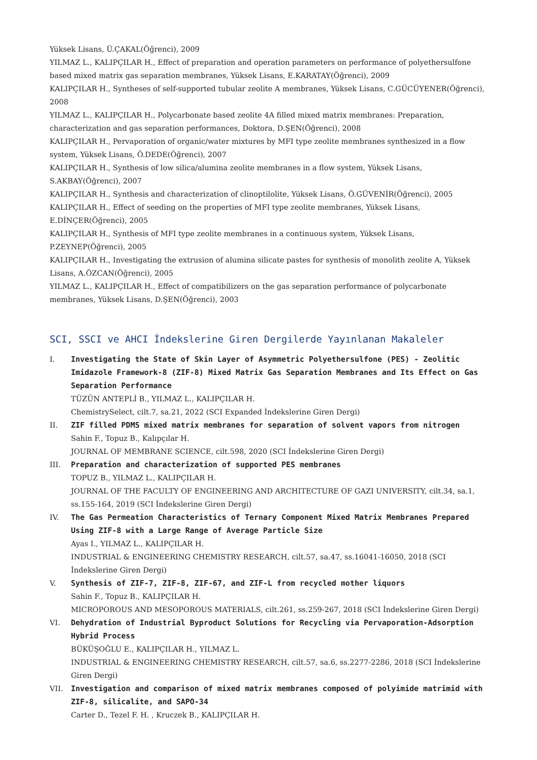Yüksek Lisans, Ü.ÇAKAL(Öğrenci), 2009
YILMAZ L., KALIPÇILAR H., Effect of preparation and operation parameters on performance of polyethersulfone based mixed matrix gas separation membranes, Yüksek Lisans, E.KARATAY(Öğrenci), 2009
KALIPÇILAR H., Syntheses of self-supported tubular zeolite A membranes, Yüksek Lisans, C.GÜCÜYENER(Öğrenci), 2008
YILMAZ L., KALIPÇILAR H., Polycarbonate based zeolite 4A filled mixed matrix membranes: Preparation, characterization and gas separation performances, Doktora, D.ŞEN(Öğrenci), 2008
KALIPÇILAR H., Pervaporation of organic/water mixtures by MFI type zeolite membranes synthesized in a flow system, Yüksek Lisans, Ö.DEDE(Öğrenci), 2007
KALIPÇILAR H., Synthesis of low silica/alumina zeolite membranes in a flow system, Yüksek Lisans, S.AKBAY(Öğrenci), 2007
KALIPÇILAR H., Synthesis and characterization of clinoptilolite, Yüksek Lisans, Ö.GÜVENİR(Öğrenci), 2005
KALIPÇILAR H., Effect of seeding on the properties of MFI type zeolite membranes, Yüksek Lisans, E.DİNÇER(Öğrenci), 2005
KALIPÇILAR H., Synthesis of MFI type zeolite membranes in a continuous system, Yüksek Lisans, P.ZEYNEP(Öğrenci), 2005
KALIPÇILAR H., Investigating the extrusion of alumina silicate pastes for synthesis of monolith zeolite A, Yüksek Lisans, A.ÖZCAN(Öğrenci), 2005
YILMAZ L., KALIPÇILAR H., Effect of compatibilizers on the gas separation performance of polycarbonate membranes, Yüksek Lisans, D.ŞEN(Öğrenci), 2003
SCI, SSCI ve AHCI İndekslerine Giren Dergilerde Yayınlanan Makaleler
I. Investigating the State of Skin Layer of Asymmetric Polyethersulfone (PES) - Zeolitic Imidazole Framework-8 (ZIF-8) Mixed Matrix Gas Separation Membranes and Its Effect on Gas Separation Performance
TÜZÜN ANTEPLİ B., YILMAZ L., KALIPÇILAR H.
ChemistrySelect, cilt.7, sa.21, 2022 (SCI Expanded İndekslerine Giren Dergi)
II. ZIF filled PDMS mixed matrix membranes for separation of solvent vapors from nitrogen
Sahin F., Topuz B., Kalıpçılar H.
JOURNAL OF MEMBRANE SCIENCE, cilt.598, 2020 (SCI İndekslerine Giren Dergi)
III. Preparation and characterization of supported PES membranes
TOPUZ B., YILMAZ L., KALIPÇILAR H.
JOURNAL OF THE FACULTY OF ENGINEERING AND ARCHITECTURE OF GAZI UNIVERSITY, cilt.34, sa.1, ss.155-164, 2019 (SCI İndekslerine Giren Dergi)
IV. The Gas Permeation Characteristics of Ternary Component Mixed Matrix Membranes Prepared Using ZIF-8 with a Large Range of Average Particle Size
Ayas I., YILMAZ L., KALIPÇILAR H.
INDUSTRIAL & ENGINEERING CHEMISTRY RESEARCH, cilt.57, sa.47, ss.16041-16050, 2018 (SCI İndekslerine Giren Dergi)
V. Synthesis of ZIF-7, ZIF-8, ZIF-67, and ZIF-L from recycled mother liquors
Sahin F., Topuz B., KALIPÇILAR H.
MICROPOROUS AND MESOPOROUS MATERIALS, cilt.261, ss.259-267, 2018 (SCI İndekslerine Giren Dergi)
VI. Dehydration of Industrial Byproduct Solutions for Recycling via Pervaporation-Adsorption Hybrid Process
BÜKÜŞOĞLU E., KALIPÇILAR H., YILMAZ L.
INDUSTRIAL & ENGINEERING CHEMISTRY RESEARCH, cilt.57, sa.6, ss.2277-2286, 2018 (SCI İndekslerine Giren Dergi)
VII. Investigation and comparison of mixed matrix membranes composed of polyimide matrimid with ZIF-8, silicalite, and SAPO-34
Carter D., Tezel F. H. , Kruczek B., KALIPÇILAR H.